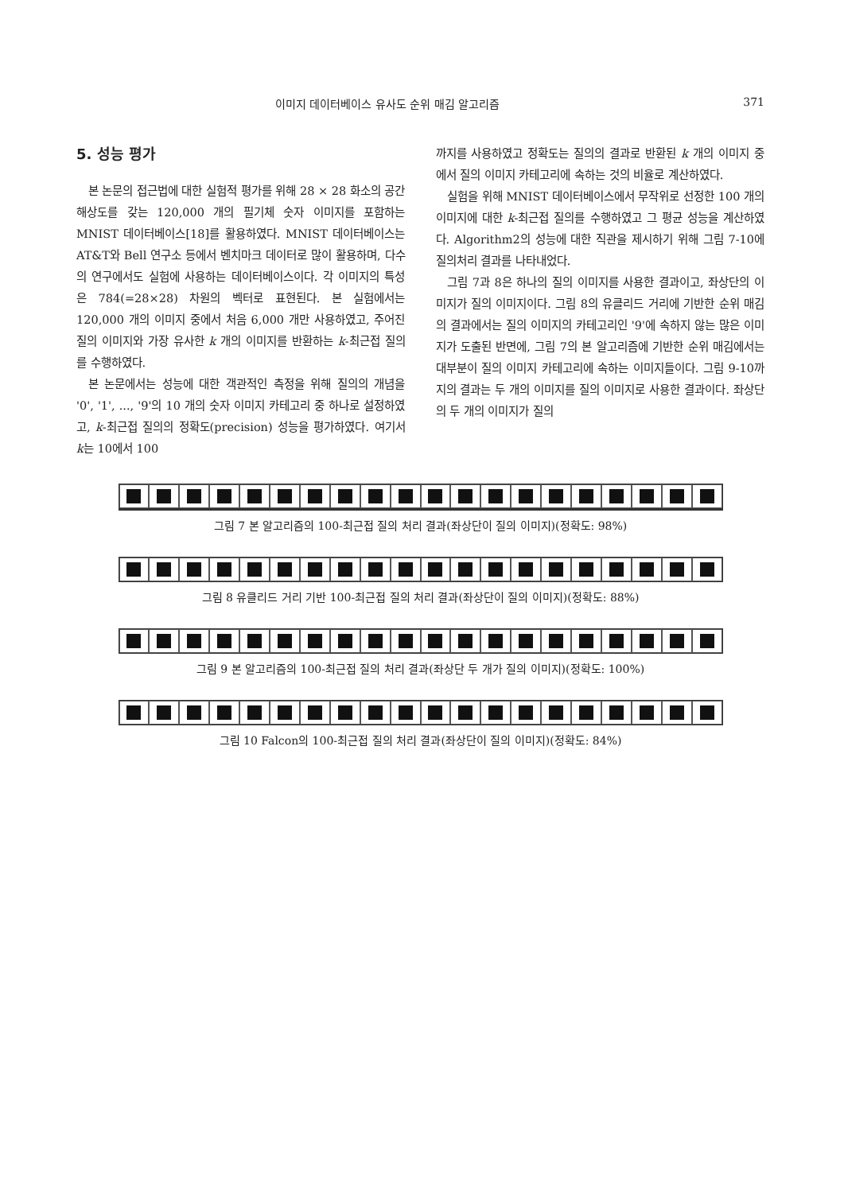이미지 데이터베이스 유사도 순위 매김 알고리즘 371
5. 성능 평가
본 논문의 접근법에 대한 실험적 평가를 위해 28 × 28 화소의 공간 해상도를 갖는 120,000 개의 필기체 숫자 이미지를 포함하는 MNIST 데이터베이스[18]를 활용하였다. MNIST 데이터베이스는 AT&T와 Bell 연구소 등에서 벤치마크 데이터로 많이 활용하며, 다수의 연구에서도 실험에 사용하는 데이터베이스이다. 각 이미지의 특성은 784(=28×28) 차원의 벡터로 표현된다. 본 실험에서는 120,000 개의 이미지 중에서 처음 6,000 개만 사용하였고, 주어진 질의 이미지와 가장 유사한 k 개의 이미지를 반환하는 k-최근접 질의를 수행하였다.
본 논문에서는 성능에 대한 객관적인 측정을 위해 질의의 개념을 '0', '1', ..., '9'의 10 개의 숫자 이미지 카테고리 중 하나로 설정하였고, k-최근접 질의의 정확도(precision) 성능을 평가하였다. 여기서 k는 10에서 100
까지를 사용하였고 정확도는 질의의 결과로 반환된 k 개의 이미지 중에서 질의 이미지 카테고리에 속하는 것의 비율로 계산하였다.
실험을 위해 MNIST 데이터베이스에서 무작위로 선정한 100 개의 이미지에 대한 k-최근접 질의를 수행하였고 그 평균 성능을 계산하였다. Algorithm2의 성능에 대한 직관을 제시하기 위해 그림 7-10에 질의처리 결과를 나타내었다.
그림 7과 8은 하나의 질의 이미지를 사용한 결과이고, 좌상단의 이미지가 질의 이미지이다. 그림 8의 유클리드 거리에 기반한 순위 매김의 결과에서는 질의 이미지의 카테고리인 '9'에 속하지 않는 많은 이미지가 도출된 반면에, 그림 7의 본 알고리즘에 기반한 순위 매김에서는 대부분이 질의 이미지 카테고리에 속하는 이미지들이다. 그림 9-10까지의 결과는 두 개의 이미지를 질의 이미지로 사용한 결과이다. 좌상단의 두 개의 이미지가 질의
그림 7 본 알고리즘의 100-최근접 질의 처리 결과(좌상단이 질의 이미지)(정확도: 98%)
그림 8 유클리드 거리 기반 100-최근접 질의 처리 결과(좌상단이 질의 이미지)(정확도: 88%)
그림 9 본 알고리즘의 100-최근접 질의 처리 결과(좌상단 두 개가 질의 이미지)(정확도: 100%)
그림 10 Falcon의 100-최근접 질의 처리 결과(좌상단이 질의 이미지)(정확도: 84%)